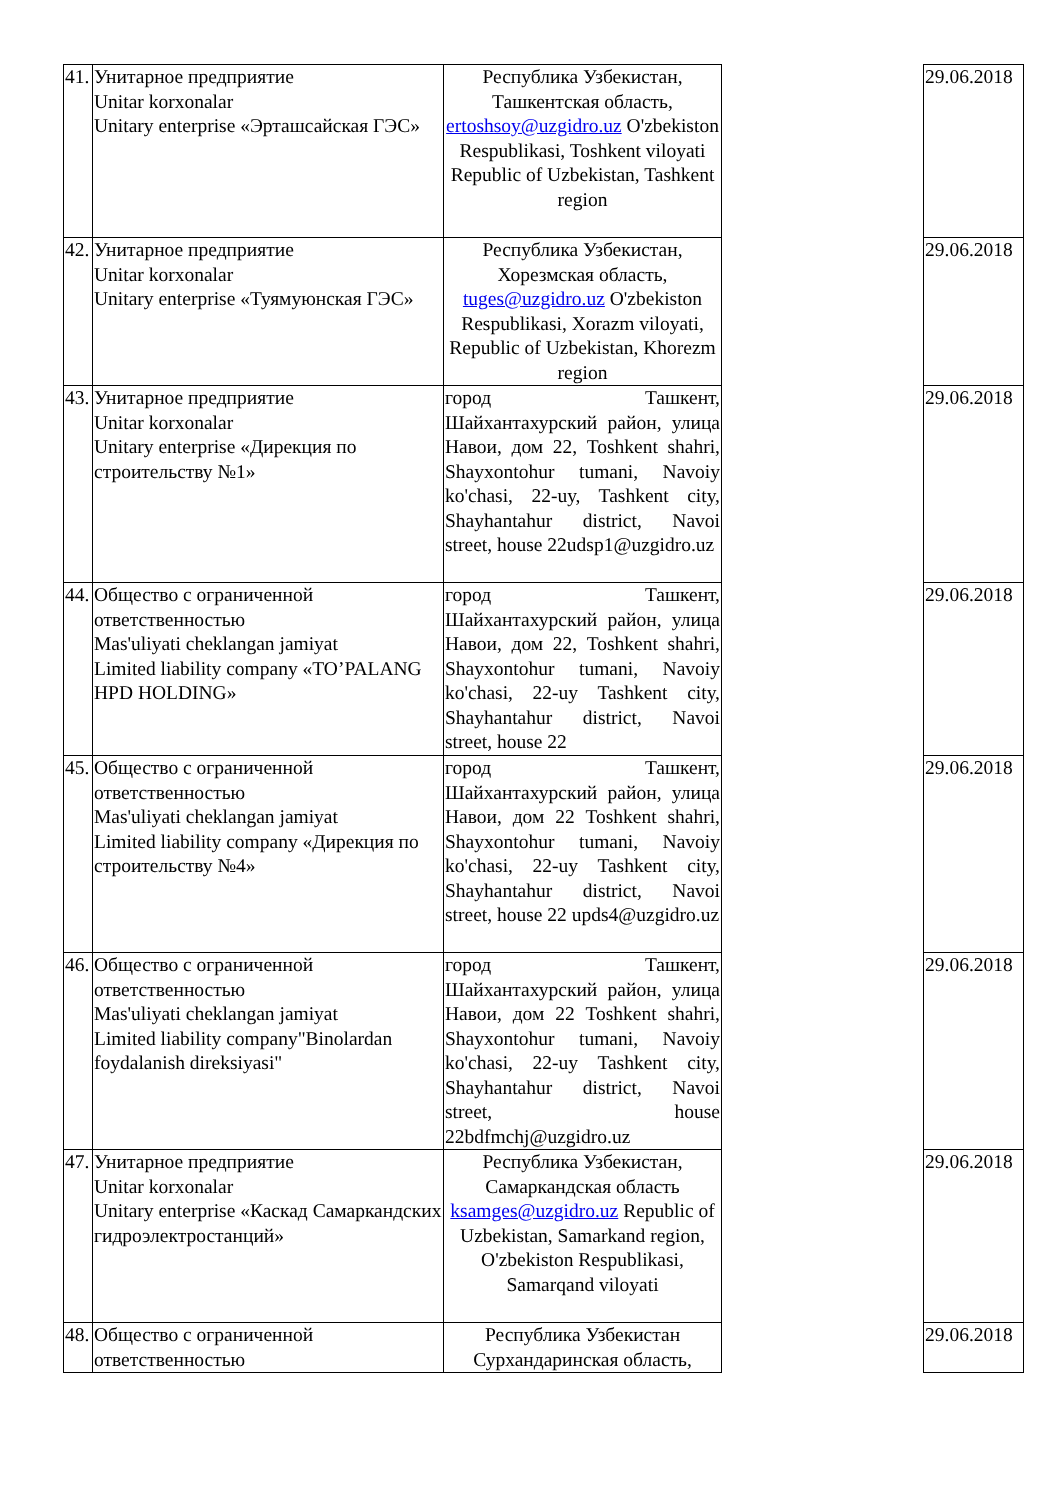| 41. | Унитарное предприятие Unitar korxonalar Unitary enterprise «Эрташсайская ГЭС» | Республика Узбекистан, Ташкентская область, ertoshsoy@uzgidro.uz O'zbekiston Respublikasi, Toshkent viloyati Republic of Uzbekistan, Tashkent region | | 29.06.2018 |
| 42. | Унитарное предприятие Unitar korxonalar Unitary enterprise «Туямуюнская ГЭС» | Республика Узбекистан, Хорезмская область, tuges@uzgidro.uz O'zbekiston Respublikasi, Xorazm viloyati, Republic of Uzbekistan, Khorezm region | | 29.06.2018 |
| 43. | Унитарное предприятие Unitar korxonalar Unitary enterprise «Дирекция по строительству №1» | город Ташкент, Шайхантахурский район, улица Навои, дом 22, Toshkent shahri, Shayxontohur tumani, Navoiy ko'chasi, 22-uy, Tashkent city, Shayhantahur district, Navoi street, house 22udsp1@uzgidro.uz | | 29.06.2018 |
| 44. | Общество с ограниченной ответственностью Mas'uliyati cheklangan jamiyat Limited liability company «TO’PALANG HPD HOLDING» | город Ташкент, Шайхантахурский район, улица Навои, дом 22, Toshkent shahri, Shayxontohur tumani, Navoiy ko'chasi, 22-uy Tashkent city, Shayhantahur district, Navoi street, house 22 | | 29.06.2018 |
| 45. | Общество с ограниченной ответственностью Mas'uliyati cheklangan jamiyat Limited liability company «Дирекция по строительству №4» | город Ташкент, Шайхантахурский район, улица Навои, дом 22 Toshkent shahri, Shayxontohur tumani, Navoiy ko'chasi, 22-uy Tashkent city, Shayhantahur district, Navoi street, house 22 upds4@uzgidro.uz | | 29.06.2018 |
| 46. | Общество с ограниченной ответственностью Mas'uliyati cheklangan jamiyat Limited liability company"Binolardan foydalanish direksiyasi" | город Ташкент, Шайхантахурский район, улица Навои, дом 22 Toshkent shahri, Shayxontohur tumani, Navoiy ko'chasi, 22-uy Tashkent city, Shayhantahur district, Navoi street, house 22bdfmchj@uzgidro.uz | | 29.06.2018 |
| 47. | Унитарное предприятие Unitar korxonalar Unitary enterprise «Каскад Самаркандских гидроэлектростанций» | Республика Узбекистан, Самаркандская область ksamges@uzgidro.uz Republic of Uzbekistan, Samarkand region, O'zbekiston Respublikasi, Samarqand viloyati | | 29.06.2018 |
| 48. | Общество с ограниченной ответственностью | Республика Узбекистан Сурхандаринская область, | | 29.06.2018 |